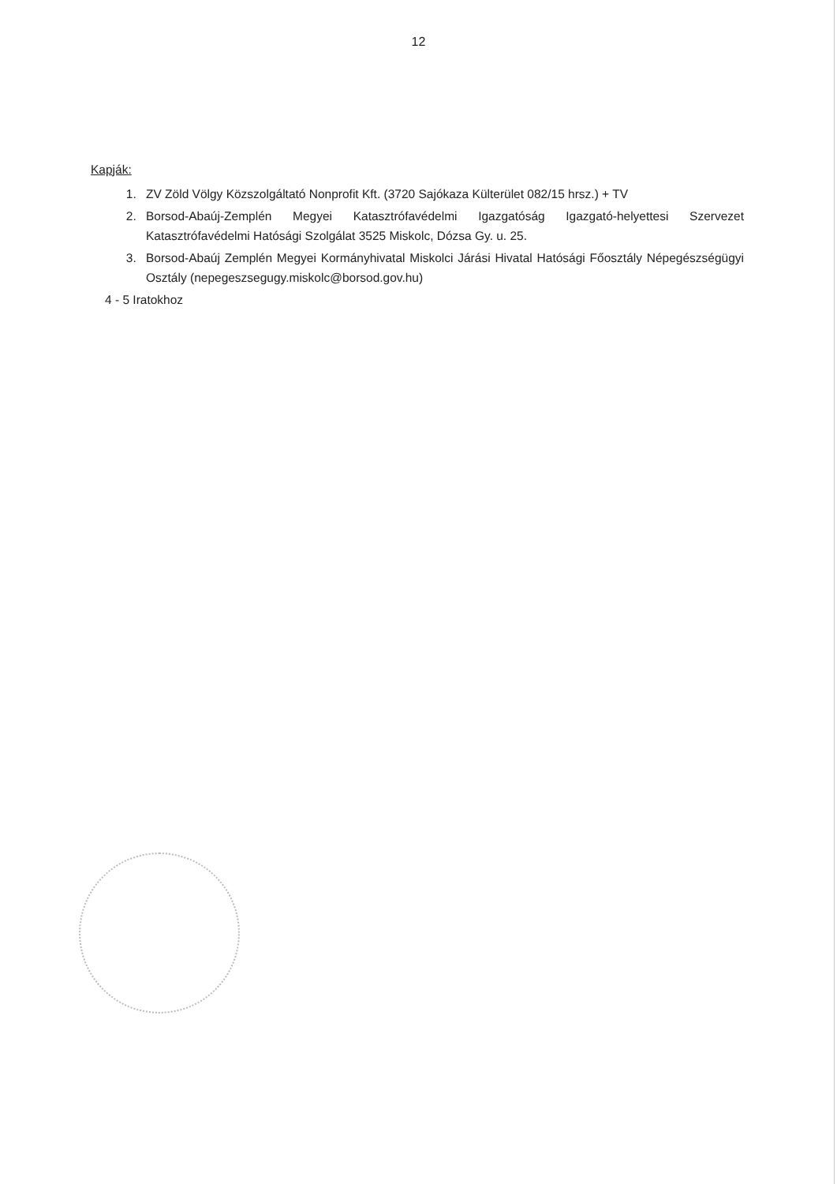12
Kapják:
1. ZV Zöld Völgy Közszolgáltató Nonprofit Kft. (3720 Sajókaza Külterület 082/15 hrsz.) + TV
2. Borsod-Abaúj-Zemplén Megyei Katasztrófavédelmi Igazgatóság Igazgató-helyettesi Szervezet Katasztrófavédelmi Hatósági Szolgálat 3525 Miskolc, Dózsa Gy. u. 25.
3. Borsod-Abaúj Zemplén Megyei Kormányhivatal Miskolci Járási Hivatal Hatósági Főosztály Népegészségügyi Osztály (nepegeszsegugy.miskolc@borsod.gov.hu)
4 - 5 Iratokhoz